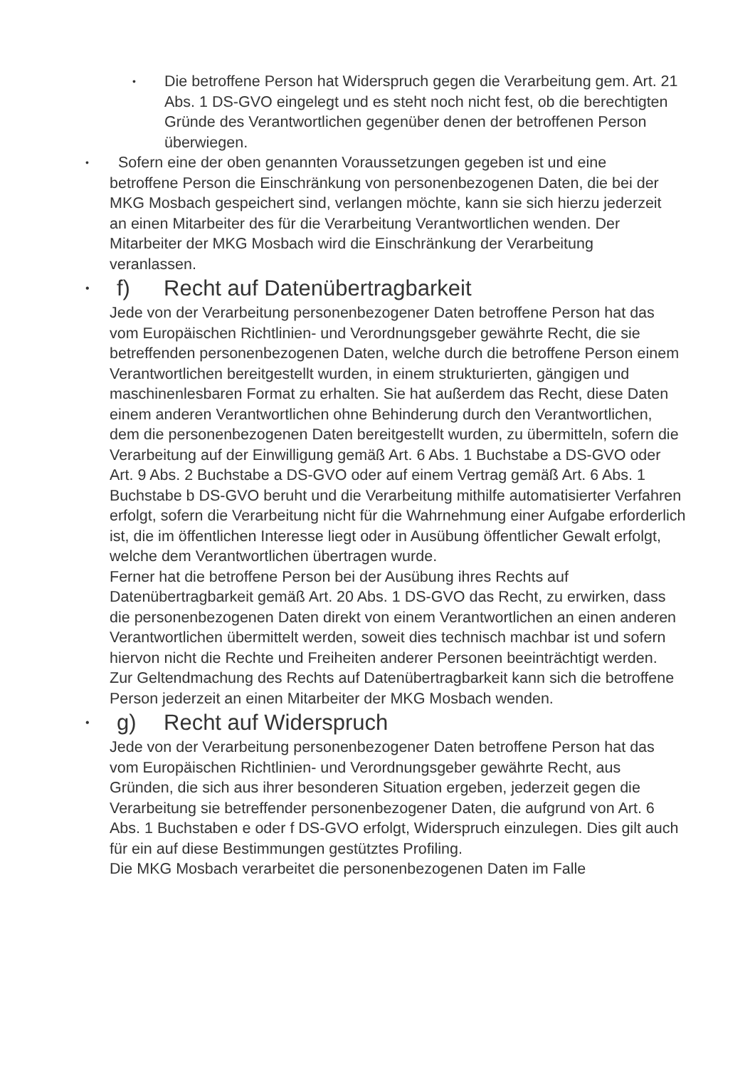•
Die betroffene Person hat Widerspruch gegen die Verarbeitung gem. Art. 21 Abs. 1 DS-GVO eingelegt und es steht noch nicht fest, ob die berechtigten Gründe des Verantwortlichen gegenüber denen der betroffenen Person überwiegen.
•
Sofern eine der oben genannten Voraussetzungen gegeben ist und eine betroffene Person die Einschränkung von personenbezogenen Daten, die bei der MKG Mosbach gespeichert sind, verlangen möchte, kann sie sich hierzu jederzeit an einen Mitarbeiter des für die Verarbeitung Verantwortlichen wenden. Der Mitarbeiter der MKG Mosbach wird die Einschränkung der Verarbeitung veranlassen.
•
f) Recht auf Datenübertragbarkeit
Jede von der Verarbeitung personenbezogener Daten betroffene Person hat das vom Europäischen Richtlinien- und Verordnungsgeber gewährte Recht, die sie betreffenden personenbezogenen Daten, welche durch die betroffene Person einem Verantwortlichen bereitgestellt wurden, in einem strukturierten, gängigen und maschinenlesbaren Format zu erhalten. Sie hat außerdem das Recht, diese Daten einem anderen Verantwortlichen ohne Behinderung durch den Verantwortlichen, dem die personenbezogenen Daten bereitgestellt wurden, zu übermitteln, sofern die Verarbeitung auf der Einwilligung gemäß Art. 6 Abs. 1 Buchstabe a DS-GVO oder Art. 9 Abs. 2 Buchstabe a DS-GVO oder auf einem Vertrag gemäß Art. 6 Abs. 1 Buchstabe b DS-GVO beruht und die Verarbeitung mithilfe automatisierter Verfahren erfolgt, sofern die Verarbeitung nicht für die Wahrnehmung einer Aufgabe erforderlich ist, die im öffentlichen Interesse liegt oder in Ausübung öffentlicher Gewalt erfolgt, welche dem Verantwortlichen übertragen wurde.
Ferner hat die betroffene Person bei der Ausübung ihres Rechts auf Datenübertragbarkeit gemäß Art. 20 Abs. 1 DS-GVO das Recht, zu erwirken, dass die personenbezogenen Daten direkt von einem Verantwortlichen an einen anderen Verantwortlichen übermittelt werden, soweit dies technisch machbar ist und sofern hiervon nicht die Rechte und Freiheiten anderer Personen beeinträchtigt werden.
Zur Geltendmachung des Rechts auf Datenübertragbarkeit kann sich die betroffene Person jederzeit an einen Mitarbeiter der MKG Mosbach wenden.
•
g) Recht auf Widerspruch
Jede von der Verarbeitung personenbezogener Daten betroffene Person hat das vom Europäischen Richtlinien- und Verordnungsgeber gewährte Recht, aus Gründen, die sich aus ihrer besonderen Situation ergeben, jederzeit gegen die Verarbeitung sie betreffender personenbezogener Daten, die aufgrund von Art. 6 Abs. 1 Buchstaben e oder f DS-GVO erfolgt, Widerspruch einzulegen. Dies gilt auch für ein auf diese Bestimmungen gestütztes Profiling.
Die MKG Mosbach verarbeitet die personenbezogenen Daten im Falle